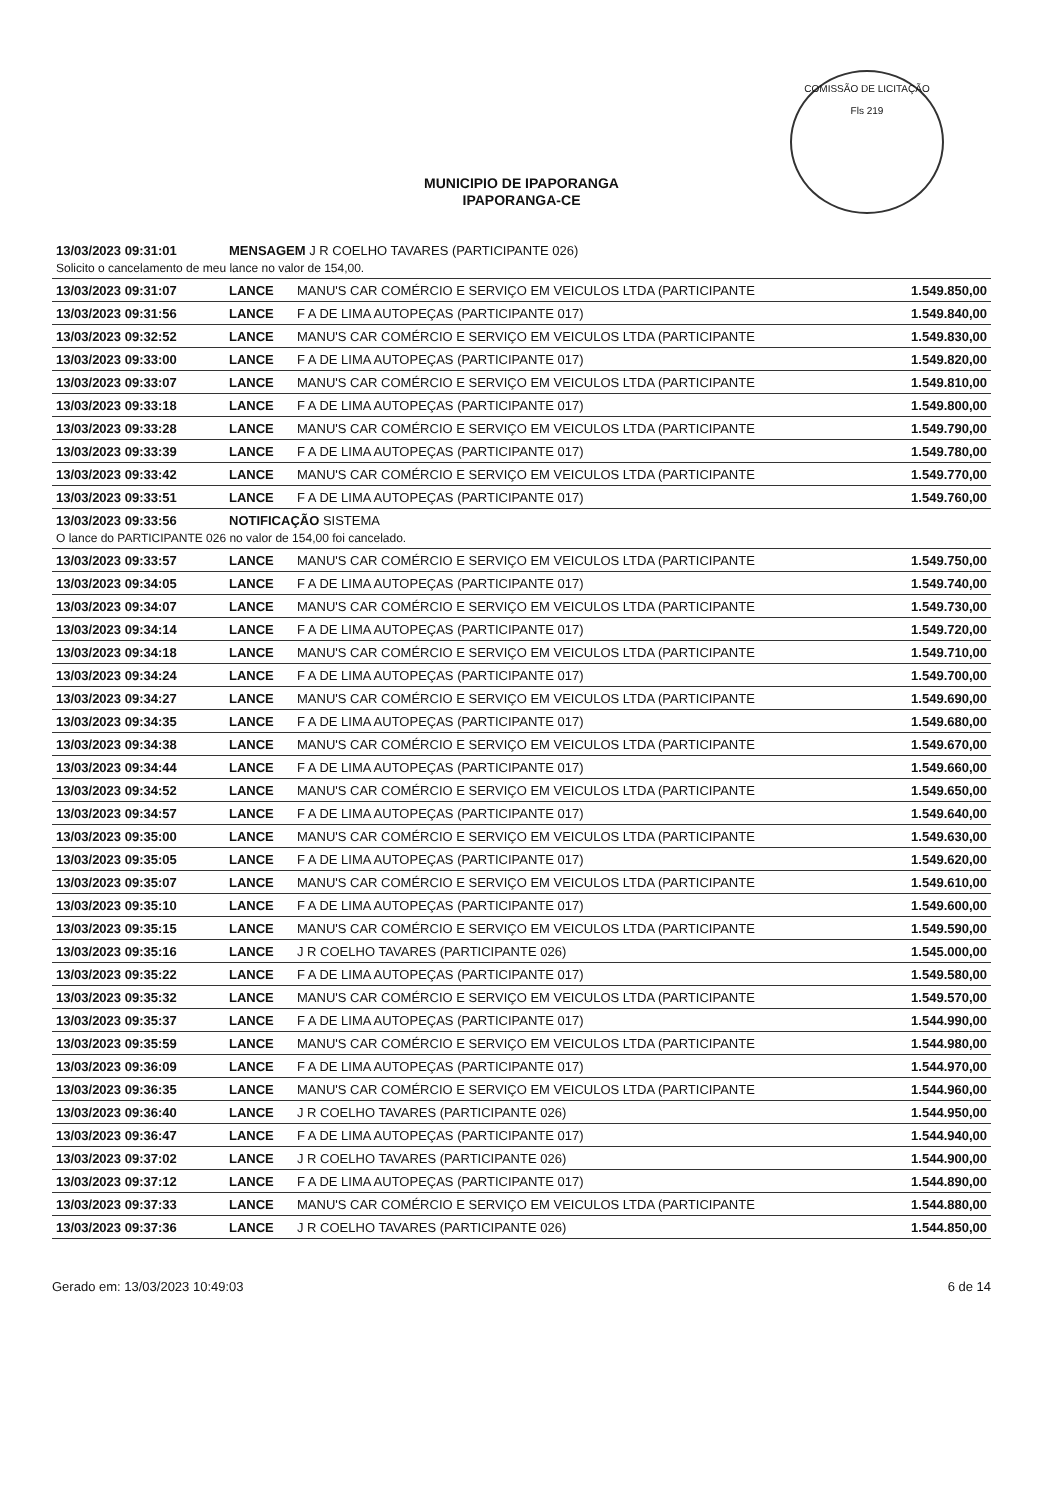COMISSÃO DE LICITAÇÃO
Fls 219
MUNICIPIO DE IPAPORANGA
IPAPORANGA-CE
| 13/03/2023 09:31:01 | MENSAGEM J R COELHO TAVARES (PARTICIPANTE 026) | | |
| Solicito o cancelamento de meu lance no valor de 154,00. | | | |
| 13/03/2023 09:31:07 | LANCE | MANU'S CAR COMÉRCIO E SERVIÇO EM VEICULOS LTDA (PARTICIPANTE | 1.549.850,00 |
| 13/03/2023 09:31:56 | LANCE | F A DE LIMA AUTOPEÇAS (PARTICIPANTE 017) | 1.549.840,00 |
| 13/03/2023 09:32:52 | LANCE | MANU'S CAR COMÉRCIO E SERVIÇO EM VEICULOS LTDA (PARTICIPANTE | 1.549.830,00 |
| 13/03/2023 09:33:00 | LANCE | F A DE LIMA AUTOPEÇAS (PARTICIPANTE 017) | 1.549.820,00 |
| 13/03/2023 09:33:07 | LANCE | MANU'S CAR COMÉRCIO E SERVIÇO EM VEICULOS LTDA (PARTICIPANTE | 1.549.810,00 |
| 13/03/2023 09:33:18 | LANCE | F A DE LIMA AUTOPEÇAS (PARTICIPANTE 017) | 1.549.800,00 |
| 13/03/2023 09:33:28 | LANCE | MANU'S CAR COMÉRCIO E SERVIÇO EM VEICULOS LTDA (PARTICIPANTE | 1.549.790,00 |
| 13/03/2023 09:33:39 | LANCE | F A DE LIMA AUTOPEÇAS (PARTICIPANTE 017) | 1.549.780,00 |
| 13/03/2023 09:33:42 | LANCE | MANU'S CAR COMÉRCIO E SERVIÇO EM VEICULOS LTDA (PARTICIPANTE | 1.549.770,00 |
| 13/03/2023 09:33:51 | LANCE | F A DE LIMA AUTOPEÇAS (PARTICIPANTE 017) | 1.549.760,00 |
| 13/03/2023 09:33:56 | NOTIFICAÇÃO SISTEMA | | |
| O lance do PARTICIPANTE 026 no valor de 154,00 foi cancelado. | | | |
| 13/03/2023 09:33:57 | LANCE | MANU'S CAR COMÉRCIO E SERVIÇO EM VEICULOS LTDA (PARTICIPANTE | 1.549.750,00 |
| 13/03/2023 09:34:05 | LANCE | F A DE LIMA AUTOPEÇAS (PARTICIPANTE 017) | 1.549.740,00 |
| 13/03/2023 09:34:07 | LANCE | MANU'S CAR COMÉRCIO E SERVIÇO EM VEICULOS LTDA (PARTICIPANTE | 1.549.730,00 |
| 13/03/2023 09:34:14 | LANCE | F A DE LIMA AUTOPEÇAS (PARTICIPANTE 017) | 1.549.720,00 |
| 13/03/2023 09:34:18 | LANCE | MANU'S CAR COMÉRCIO E SERVIÇO EM VEICULOS LTDA (PARTICIPANTE | 1.549.710,00 |
| 13/03/2023 09:34:24 | LANCE | F A DE LIMA AUTOPEÇAS (PARTICIPANTE 017) | 1.549.700,00 |
| 13/03/2023 09:34:27 | LANCE | MANU'S CAR COMÉRCIO E SERVIÇO EM VEICULOS LTDA (PARTICIPANTE | 1.549.690,00 |
| 13/03/2023 09:34:35 | LANCE | F A DE LIMA AUTOPEÇAS (PARTICIPANTE 017) | 1.549.680,00 |
| 13/03/2023 09:34:38 | LANCE | MANU'S CAR COMÉRCIO E SERVIÇO EM VEICULOS LTDA (PARTICIPANTE | 1.549.670,00 |
| 13/03/2023 09:34:44 | LANCE | F A DE LIMA AUTOPEÇAS (PARTICIPANTE 017) | 1.549.660,00 |
| 13/03/2023 09:34:52 | LANCE | MANU'S CAR COMÉRCIO E SERVIÇO EM VEICULOS LTDA (PARTICIPANTE | 1.549.650,00 |
| 13/03/2023 09:34:57 | LANCE | F A DE LIMA AUTOPEÇAS (PARTICIPANTE 017) | 1.549.640,00 |
| 13/03/2023 09:35:00 | LANCE | MANU'S CAR COMÉRCIO E SERVIÇO EM VEICULOS LTDA (PARTICIPANTE | 1.549.630,00 |
| 13/03/2023 09:35:05 | LANCE | F A DE LIMA AUTOPEÇAS (PARTICIPANTE 017) | 1.549.620,00 |
| 13/03/2023 09:35:07 | LANCE | MANU'S CAR COMÉRCIO E SERVIÇO EM VEICULOS LTDA (PARTICIPANTE | 1.549.610,00 |
| 13/03/2023 09:35:10 | LANCE | F A DE LIMA AUTOPEÇAS (PARTICIPANTE 017) | 1.549.600,00 |
| 13/03/2023 09:35:15 | LANCE | MANU'S CAR COMÉRCIO E SERVIÇO EM VEICULOS LTDA (PARTICIPANTE | 1.549.590,00 |
| 13/03/2023 09:35:16 | LANCE | J R COELHO TAVARES (PARTICIPANTE 026) | 1.545.000,00 |
| 13/03/2023 09:35:22 | LANCE | F A DE LIMA AUTOPEÇAS (PARTICIPANTE 017) | 1.549.580,00 |
| 13/03/2023 09:35:32 | LANCE | MANU'S CAR COMÉRCIO E SERVIÇO EM VEICULOS LTDA (PARTICIPANTE | 1.549.570,00 |
| 13/03/2023 09:35:37 | LANCE | F A DE LIMA AUTOPEÇAS (PARTICIPANTE 017) | 1.544.990,00 |
| 13/03/2023 09:35:59 | LANCE | MANU'S CAR COMÉRCIO E SERVIÇO EM VEICULOS LTDA (PARTICIPANTE | 1.544.980,00 |
| 13/03/2023 09:36:09 | LANCE | F A DE LIMA AUTOPEÇAS (PARTICIPANTE 017) | 1.544.970,00 |
| 13/03/2023 09:36:35 | LANCE | MANU'S CAR COMÉRCIO E SERVIÇO EM VEICULOS LTDA (PARTICIPANTE | 1.544.960,00 |
| 13/03/2023 09:36:40 | LANCE | J R COELHO TAVARES (PARTICIPANTE 026) | 1.544.950,00 |
| 13/03/2023 09:36:47 | LANCE | F A DE LIMA AUTOPEÇAS (PARTICIPANTE 017) | 1.544.940,00 |
| 13/03/2023 09:37:02 | LANCE | J R COELHO TAVARES (PARTICIPANTE 026) | 1.544.900,00 |
| 13/03/2023 09:37:12 | LANCE | F A DE LIMA AUTOPEÇAS (PARTICIPANTE 017) | 1.544.890,00 |
| 13/03/2023 09:37:33 | LANCE | MANU'S CAR COMÉRCIO E SERVIÇO EM VEICULOS LTDA (PARTICIPANTE | 1.544.880,00 |
| 13/03/2023 09:37:36 | LANCE | J R COELHO TAVARES (PARTICIPANTE 026) | 1.544.850,00 |
Gerado em: 13/03/2023 10:49:03 6 de 14